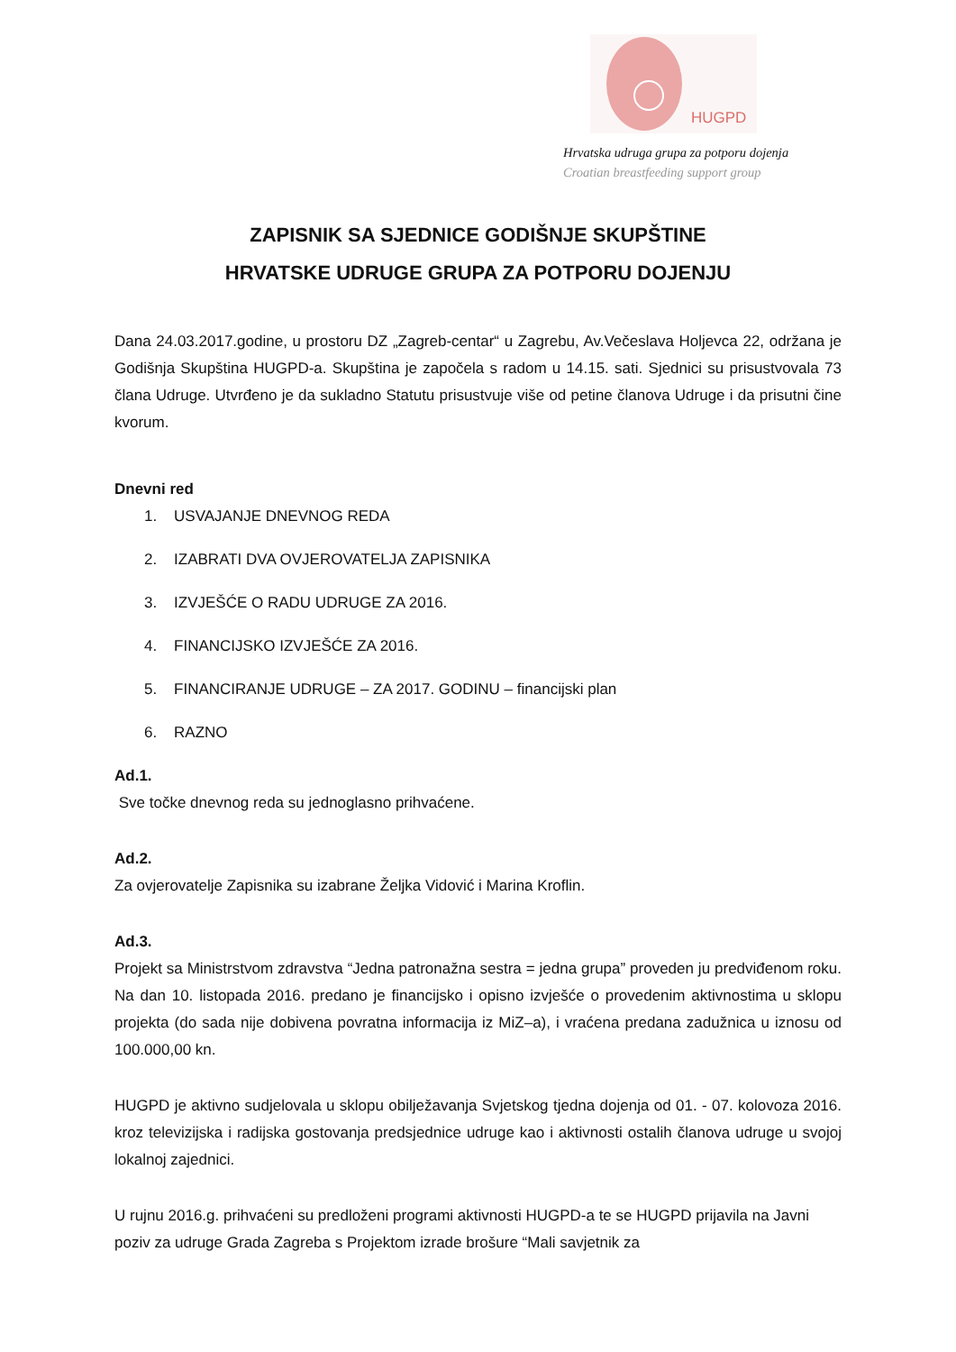HUGPD
Hrvatska udruga grupa za potporu dojenja
Croatian breastfeeding support group
ZAPISNIK SA SJEDNICE GODIŠNJE SKUPŠTINE
HRVATSKE UDRUGE GRUPA ZA POTPORU DOJENJU
Dana 24.03.2017.godine, u prostoru DZ „Zagreb-centar“ u Zagrebu, Av.Večeslava Holjevca 22, održana je Godišnja Skupština HUGPD-a. Skupština je započela s radom u 14.15. sati. Sjednici su prisustvovala 73 člana Udruge. Utvrđeno je da sukladno Statutu prisustvuje više od petine članova Udruge i da prisutni čine kvorum.
Dnevni red
1. USVAJANJE DNEVNOG REDA
2. IZABRATI DVA OVJEROVATELJA ZAPISNIKA
3. IZVJEŠĆE O RADU UDRUGE ZA 2016.
4. FINANCIJSKO IZVJEŠĆE ZA 2016.
5. FINANCIRANJE UDRUGE – ZA 2017. GODINU – financijski plan
6. RAZNO
Ad.1.
Sve točke dnevnog reda su jednoglasno prihvaćene.
Ad.2.
Za ovjerovatelje Zapisnika su izabrane Željka Vidović i Marina Kroflin.
Ad.3.
Projekt sa Ministrstvom zdravstva “Jedna patronažna sestra = jedna grupa” proveden ju predviđenom roku. Na dan 10. listopada 2016. predano je financijsko i opisno izvješće o provedenim aktivnostima u sklopu projekta (do sada nije dobivena povratna informacija iz MiZ–a), i vraćena predana zadužnica u iznosu od 100.000,00 kn.
HUGPD je aktivno sudjelovala u sklopu obilježavanja Svjetskog tjedna dojenja od 01. - 07. kolovoza 2016. kroz televizijska i radijska gostovanja predsjednice udruge kao i aktivnosti ostalih članova udruge u svojoj lokalnoj zajednici.
U rujnu 2016.g. prihvaćeni su predloženi programi aktivnosti HUGPD-a te se HUGPD prijavila na Javni poziv za udruge Grada Zagreba s Projektom izrade brošure “Mali savjetnik za